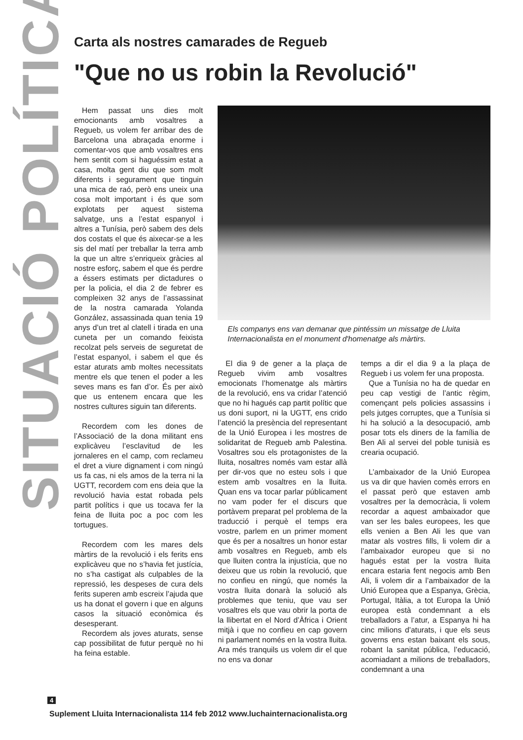SITUACIÓ POLÍTICA
Carta als nostres camarades de Regueb
"Que no us robin la Revolució"
Hem passat uns dies molt emocionants amb vosaltres a Regueb, us volem fer arribar des de Barcelona una abraçada enorme i comentar-vos que amb vosaltres ens hem sentit com si haguéssim estat a casa, molta gent diu que som molt diferents i segurament que tinguin una mica de raó, però ens uneix una cosa molt important i és que som explotats per aquest sistema salvatge, uns a l’estat espanyol i altres a Tunísia, però sabem des dels dos costats el que és aixecar-se a les sis del matí per treballar la terra amb la que un altre s’enriqueix gràcies al nostre esforç, sabem el que és perdre a éssers estimats per dictadures o per la policia, el dia 2 de febrer es compleixen 32 anys de l’assassinat de la nostra camarada Yolanda González, assassinada quan tenia 19 anys d’un tret al clatell i tirada en una cuneta per un comando feixista recolzat pels serveis de seguretat de l’estat espanyol, i sabem el que és estar aturats amb moltes necessitats mentre els que tenen el poder a les seves mans es fan d’or. És per això que us entenem encara que les nostres cultures siguin tan diferents.
Recordem com les dones de l’Associació de la dona militant ens explicàveu l’esclavitud de les jornaleres en el camp, com reclameu el dret a viure dignament i com ningú us fa cas, ni els amos de la terra ni la UGTT, recordem com ens deia que la revolució havia estat robada pels partit polítics i que us tocava fer la feina de lluita poc a poc com les tortugues.
Recordem com les mares dels màrtirs de la revolució i els ferits ens explicàveu que no s’havia fet justícia, no s’ha castigat als culpables de la repressió, les despeses de cura dels ferits superen amb escreix l’ajuda que us ha donat el govern i que en alguns casos la situació econòmica és desesperant.
Recordem als joves aturats, sense cap possibilitat de futur perquè no hi ha feina estable.
Els companys ens van demanar que pintéssim un missatge de Lluita Internacionalista en el monument d'homenatge als màrtirs.
El dia 9 de gener a la plaça de Regueb vivim amb vosaltres emocionats l’homenatge als màrtirs de la revolució, ens va cridar l’atenció que no hi hagués cap partit polític que us doni suport, ni la UGTT, ens crido l’atenció la presència del representant de la Unió Europea i les mostres de solidaritat de Regueb amb Palestina. Vosaltres sou els protagonistes de la lluita, nosaltres només vam estar allà per dir-vos que no esteu sols i que estem amb vosaltres en la lluita. Quan ens va tocar parlar públicament no vam poder fer el discurs que portàvem preparat pel problema de la traducció i perquè el temps era vostre, parlem en un primer moment que és per a nosaltres un honor estar amb vosaltres en Regueb, amb els que lluiten contra la injustícia, que no deixeu que us robin la revolució, que no confieu en ningú, que només la vostra lluita donarà la solució als problemes que teniu, que vau ser vosaltres els que vau obrir la porta de la llibertat en el Nord d’Àfrica i Orient mitjà i que no confieu en cap govern ni parlament només en la vostra lluita. Ara més tranquils us volem dir el que no ens va donar
temps a dir el dia 9 a la plaça de Regueb i us volem fer una proposta.
Que a Tunísia no ha de quedar en peu cap vestigi de l’antic règim, començant pels policies assassins i pels jutges corruptes, que a Tunísia si hi ha solució a la desocupació, amb posar tots els diners de la família de Ben Ali al servei del poble tunisià es crearia ocupació.
L’ambaixador de la Unió Europea us va dir que havien comès errors en el passat però que estaven amb vosaltres per la democràcia, li volem recordar a aquest ambaixador que van ser les bales europees, les que ells venien a Ben Ali les que van matar als vostres fills, li volem dir a l’ambaixador europeu que si no hagués estat per la vostra lluita encara estaria fent negocis amb Ben Ali, li volem dir a l’ambaixador de la Unió Europea que a Espanya, Grècia, Portugal, Itàlia, a tot Europa la Unió europea està condemnant a els treballadors a l’atur, a Espanya hi ha cinc milions d’aturats, i que els seus governs ens estan baixant els sous, robant la sanitat pública, l’educació, acomiadant a milions de treballadors, condemnant a una
4
Suplement Lluita Internacionalista 114 feb 2012 www.luchainternacionalista.org